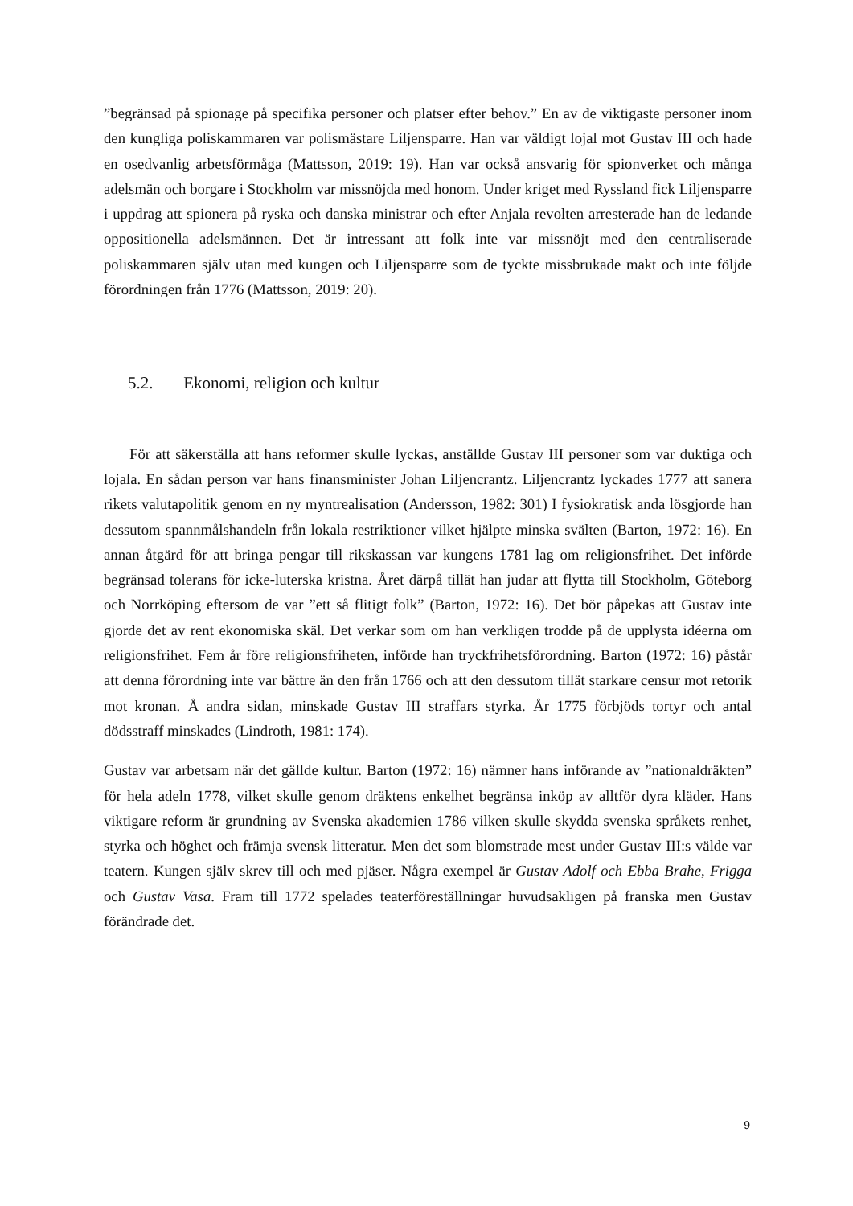”begränsad på spionage på specifika personer och platser efter behov.” En av de viktigaste personer inom den kungliga poliskammaren var polismästare Liljensparre. Han var väldigt lojal mot Gustav III och hade en osedvanlig arbetsförmåga (Mattsson, 2019: 19). Han var också ansvarig för spionverket och många adelsmän och borgare i Stockholm var missnöjda med honom. Under kriget med Ryssland fick Liljensparre i uppdrag att spionera på ryska och danska ministrar och efter Anjala revolten arresterade han de ledande oppositionella adelsmännen. Det är intressant att folk inte var missnöjt med den centraliserade poliskammaren själv utan med kungen och Liljensparre som de tyckte missbrukade makt och inte följde förordningen från 1776 (Mattsson, 2019: 20).
5.2. Ekonomi, religion och kultur
För att säkerställa att hans reformer skulle lyckas, anställde Gustav III personer som var duktiga och lojala. En sådan person var hans finansminister Johan Liljencrantz. Liljencrantz lyckades 1777 att sanera rikets valutapolitik genom en ny myntrealisation (Andersson, 1982: 301) I fysiokratisk anda lösgjorde han dessutom spannmålshandeln från lokala restriktioner vilket hjälpte minska svälten (Barton, 1972: 16). En annan åtgärd för att bringa pengar till rikskassan var kungens 1781 lag om religionsfrihet. Det införde begränsad tolerans för icke-luterska kristna. Året därpå tillät han judar att flytta till Stockholm, Göteborg och Norrköping eftersom de var ”ett så flitigt folk” (Barton, 1972: 16). Det bör påpekas att Gustav inte gjorde det av rent ekonomiska skäl. Det verkar som om han verkligen trodde på de upplysta idéerna om religionsfrihet. Fem år före religionsfriheten, införde han tryckfrihetsförordning. Barton (1972: 16) påstår att denna förordning inte var bättre än den från 1766 och att den dessutom tillät starkare censur mot retorik mot kronan. Å andra sidan, minskade Gustav III straffars styrka. År 1775 förbjöds tortyr och antal dödsstraff minskades (Lindroth, 1981: 174).
Gustav var arbetsam när det gällde kultur. Barton (1972: 16) nämner hans införande av ”nationaldräkten” för hela adeln 1778, vilket skulle genom dräktens enkelhet begränsa inköp av alltför dyra kläder. Hans viktigare reform är grundning av Svenska akademien 1786 vilken skulle skydda svenska språkets renhet, styrka och höghet och främja svensk litteratur. Men det som blomstrade mest under Gustav III:s välde var teatern. Kungen själv skrev till och med pjäser. Några exempel är Gustav Adolf och Ebba Brahe, Frigga och Gustav Vasa. Fram till 1772 spelades teaterföreställningar huvudsakligen på franska men Gustav förändrade det.
9